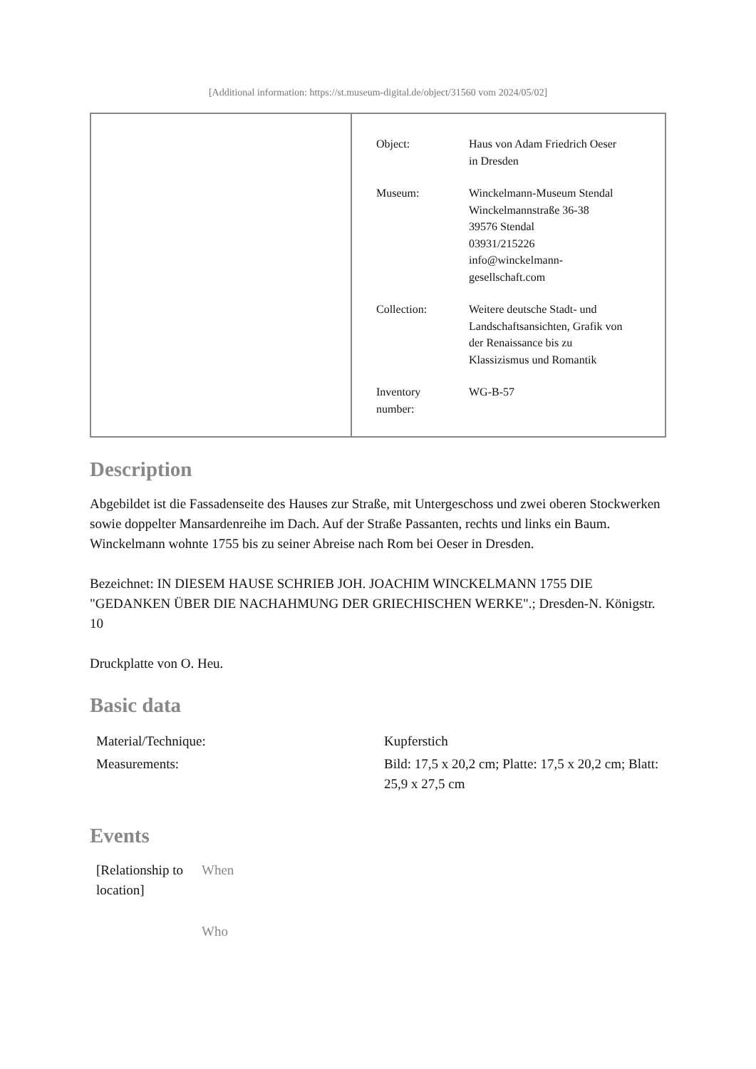[Additional information: https://st.museum-digital.de/object/31560 vom 2024/05/02]
| Object: | Haus von Adam Friedrich Oeser in Dresden |
| Museum: | Winckelmann-Museum Stendal Winckelmannstraße 36-38 39576 Stendal 03931/215226 info@winckelmann- gesellschaft.com |
| Collection: | Weitere deutsche Stadt- und Landschaftsansichten, Grafik von der Renaissance bis zu Klassizismus und Romantik |
| Inventory number: | WG-B-57 |
Description
Abgebildet ist die Fassadenseite des Hauses zur Straße, mit Untergeschoss und zwei oberen Stockwerken sowie doppelter Mansardenreihe im Dach. Auf der Straße Passanten, rechts und links ein Baum.
Winckelmann wohnte 1755 bis zu seiner Abreise nach Rom bei Oeser in Dresden.
Bezeichnet: IN DIESEM HAUSE SCHRIEB JOH. JOACHIM WINCKELMANN 1755 DIE "GEDANKEN ÜBER DIE NACHAHMUNG DER GRIECHISCHEN WERKE".; Dresden-N. Königstr. 10
Druckplatte von O. Heu.
Basic data
| Material/Technique: | Kupferstich |
| Measurements: | Bild: 17,5 x 20,2 cm; Platte: 17,5 x 20,2 cm; Blatt: 25,9 x 27,5 cm |
Events
| [Relationship to location] | When |
| | Who |